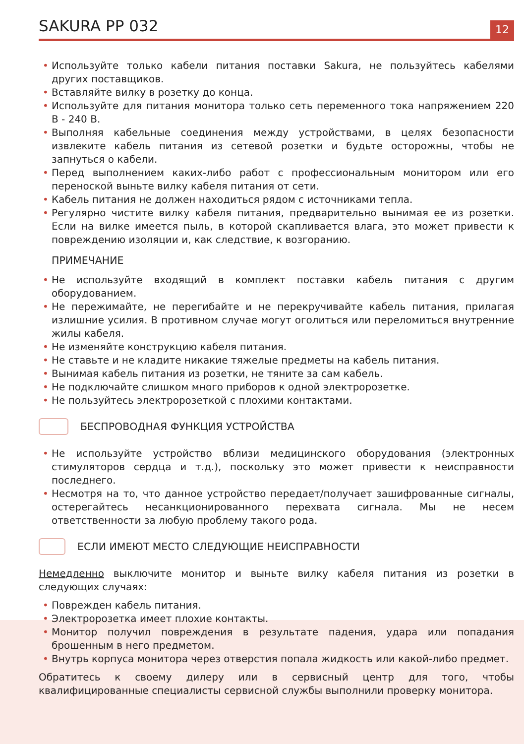SAKURA PP 032
12
• Используйте только кабели питания поставки Sakura, не пользуйтесь кабелями других поставщиков.
• Вставляйте вилку в розетку до конца.
• Используйте для питания монитора только сеть переменного тока напряжением 220 В - 240 В.
• Выполняя кабельные соединения между устройствами, в целях безопасности извлеките кабель питания из сетевой розетки и будьте осторожны, чтобы не запнуться о кабели.
• Перед выполнением каких-либо работ с профессиональным монитором или его переноской выньте вилку кабеля питания от сети.
• Кабель питания не должен находиться рядом с источниками тепла.
• Регулярно чистите вилку кабеля питания, предварительно вынимая ее из розетки. Если на вилке имеется пыль, в которой скапливается влага, это может привести к повреждению изоляции и, как следствие, к возгоранию.
ПРИМЕЧАНИЕ
• Не используйте входящий в комплект поставки кабель питания с другим оборудованием.
• Не пережимайте, не перегибайте и не перекручивайте кабель питания, прилагая излишние усилия. В противном случае могут оголиться или переломиться внутренние жилы кабеля.
• Не изменяйте конструкцию кабеля питания.
• Не ставьте и не кладите никакие тяжелые предметы на кабель питания.
• Вынимая кабель питания из розетки, не тяните за сам кабель.
• Не подключайте слишком много приборов к одной электророзетке.
• Не пользуйтесь электророзеткой с плохими контактами.
БЕСПРОВОДНАЯ ФУНКЦИЯ УСТРОЙСТВА
• Не используйте устройство вблизи медицинского оборудования (электронных стимуляторов сердца и т.д.), поскольку это может привести к неисправности последнего.
• Несмотря на то, что данное устройство передает/получает зашифрованные сигналы, остерегайтесь несанкционированного перехвата сигнала. Мы не несем ответственности за любую проблему такого рода.
ЕСЛИ ИМЕЮТ МЕСТО СЛЕДУЮЩИЕ НЕИСПРАВНОСТИ
Немедленно выключите монитор и выньте вилку кабеля питания из розетки в следующих случаях:
• Поврежден кабель питания.
• Электророзетка имеет плохие контакты.
• Монитор получил повреждения в результате падения, удара или попадания брошенным в него предметом.
• Внутрь корпуса монитора через отверстия попала жидкость или какой-либо предмет.
Обратитесь к своему дилеру или в сервисный центр для того, чтобы квалифицированные специалисты сервисной службы выполнили проверку монитора.